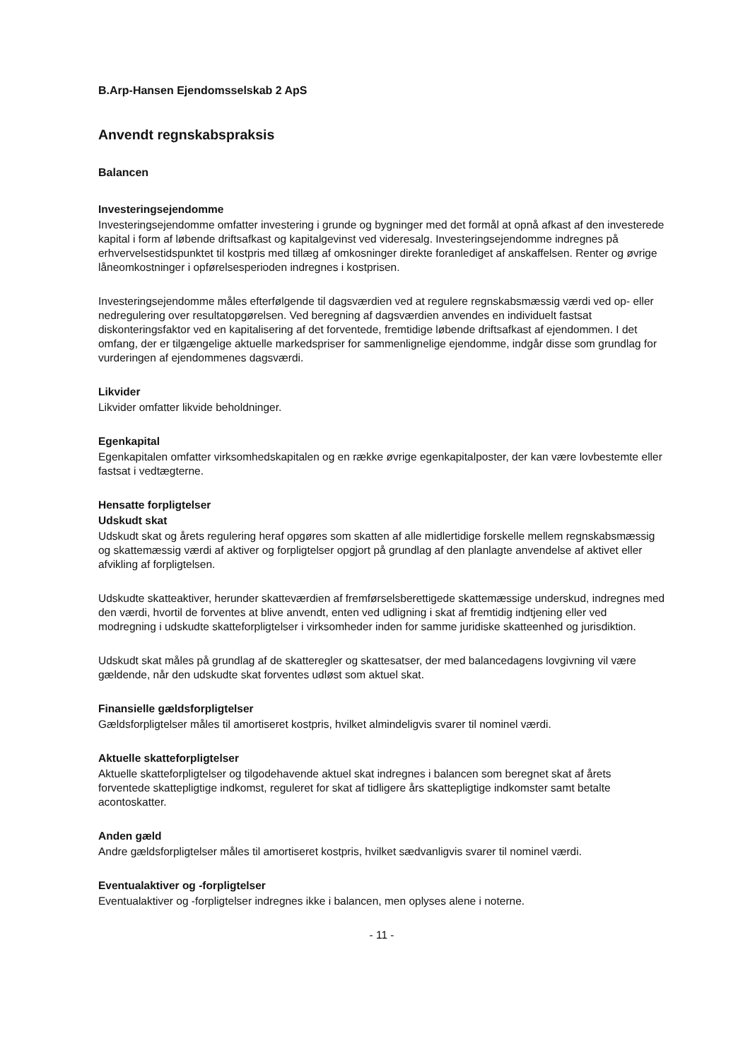B.Arp-Hansen Ejendomsselskab 2 ApS
Anvendt regnskabspraksis
Balancen
Investeringsejendomme
Investeringsejendomme omfatter investering i grunde og bygninger med det formål at opnå afkast af den investerede kapital i form af løbende driftsafkast og kapitalgevinst ved videresalg. Investeringsejendomme indregnes på erhvervelsestidspunktet til kostpris med tillæg af omkosninger direkte foranlediget af anskaffelsen. Renter og øvrige låneomkostninger i opførelsesperioden indregnes i kostprisen.
Investeringsejendomme måles efterfølgende til dagsværdien ved at regulere regnskabsmæssig værdi ved op- eller nedregulering over resultatopgørelsen. Ved beregning af dagsværdien anvendes en individuelt fastsat diskonteringsfaktor ved en kapitalisering af det forventede, fremtidige løbende driftsafkast af ejendommen. I det omfang, der er tilgængelige aktuelle markedspriser for sammenlignelige ejendomme, indgår disse som grundlag for vurderingen af ejendommenes dagsværdi.
Likvider
Likvider omfatter likvide beholdninger.
Egenkapital
Egenkapitalen omfatter virksomhedskapitalen og en række øvrige egenkapitalposter, der kan være lovbestemte eller fastsat i vedtægterne.
Hensatte forpligtelser
Udskudt skat
Udskudt skat og årets regulering heraf opgøres som skatten af alle midlertidige forskelle mellem regnskabsmæssig og skattemæssig værdi af aktiver og forpligtelser opgjort på grundlag af den planlagte anvendelse af aktivet eller afvikling af forpligtelsen.
Udskudte skatteaktiver, herunder skatteværdien af fremførselsberettigede skattemæssige underskud, indregnes med den værdi, hvortil de forventes at blive anvendt, enten ved udligning i skat af fremtidig indtjening eller ved modregning i udskudte skatteforpligtelser i virksomheder inden for samme juridiske skatteenhed og jurisdiktion.
Udskudt skat måles på grundlag af de skatteregler og skattesatser, der med balancedagens lovgivning vil være gældende, når den udskudte skat forventes udløst som aktuel skat.
Finansielle gældsforpligtelser
Gældsforpligtelser måles til amortiseret kostpris, hvilket almindeligvis svarer til nominel værdi.
Aktuelle skatteforpligtelser
Aktuelle skatteforpligtelser og tilgodehavende aktuel skat indregnes i balancen som beregnet skat af årets forventede skattepligtige indkomst, reguleret for skat af tidligere års skattepligtige indkomster samt betalte acontoskatter.
Anden gæld
Andre gældsforpligtelser måles til amortiseret kostpris, hvilket sædvanligvis svarer til nominel værdi.
Eventualaktiver og -forpligtelser
Eventualaktiver og -forpligtelser indregnes ikke i balancen, men oplyses alene i noterne.
- 11 -